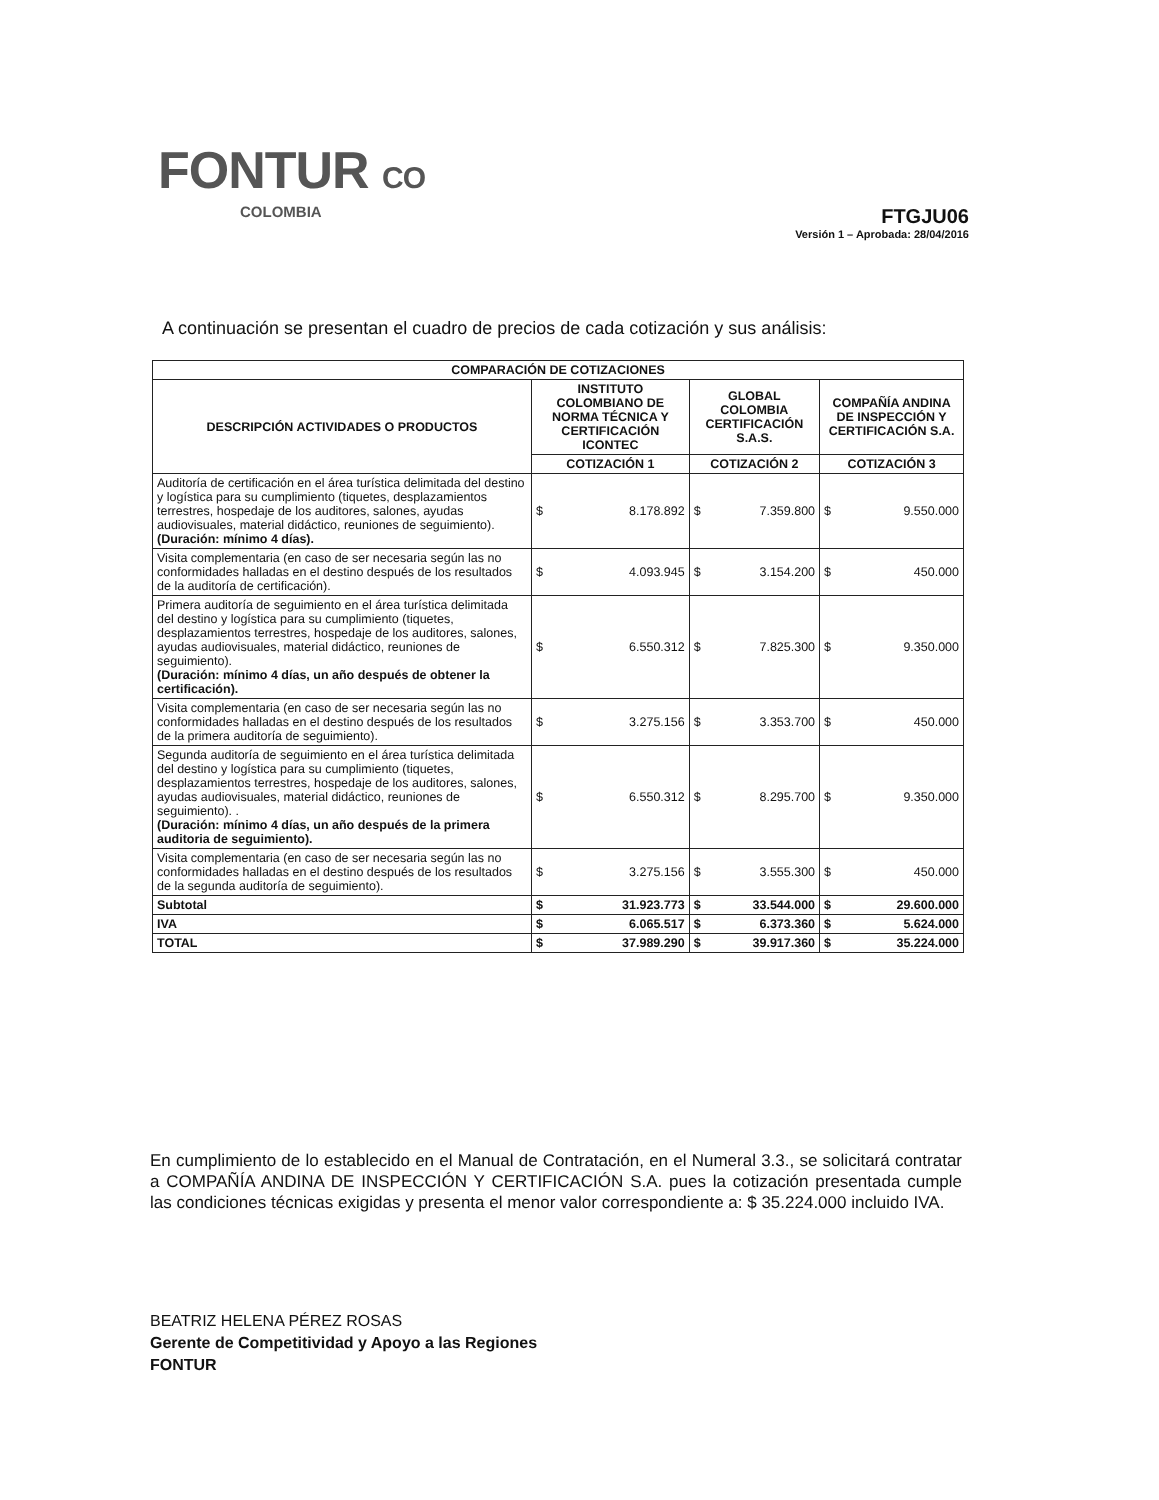FONTUR CO
COLOMBIA
FTGJU06
Versión 1 – Aprobada: 28/04/2016
A continuación se presentan el cuadro de precios de cada cotización y sus análisis:
| COMPARACIÓN DE COTIZACIONES | | | | | | |
| --- | --- | --- | --- | --- | --- | --- |
| DESCRIPCIÓN ACTIVIDADES O PRODUCTOS | INSTITUTO COLOMBIANO DE NORMA TÉCNICA Y CERTIFICACIÓN ICONTEC | | GLOBAL COLOMBIA CERTIFICACIÓN S.A.S. | | COMPAÑÍA ANDINA DE INSPECCIÓN Y CERTIFICACIÓN S.A. | |
| | COTIZACIÓN 1 | | COTIZACIÓN 2 | | COTIZACIÓN 3 | |
| Auditoría de certificación en el área turística delimitada del destino y logística para su cumplimiento (tiquetes, desplazamientos terrestres, hospedaje de los auditores, salones, ayudas audiovisuales, material didáctico, reuniones de seguimiento). (Duración: mínimo 4 días). | $ | 8.178.892 | $ | 7.359.800 | $ | 9.550.000 |
| Visita complementaria (en caso de ser necesaria según las no conformidades halladas en el destino después de los resultados de la auditoría de certificación). | $ | 4.093.945 | $ | 3.154.200 | $ | 450.000 |
| Primera auditoría de seguimiento en el área turística delimitada del destino y logística para su cumplimiento (tiquetes, desplazamientos terrestres, hospedaje de los auditores, salones, ayudas audiovisuales, material didáctico, reuniones de seguimiento). (Duración: mínimo 4 días, un año después de obtener la certificación). | $ | 6.550.312 | $ | 7.825.300 | $ | 9.350.000 |
| Visita complementaria (en caso de ser necesaria según las no conformidades halladas en el destino después de los resultados de la primera auditoría de seguimiento). | $ | 3.275.156 | $ | 3.353.700 | $ | 450.000 |
| Segunda auditoría de seguimiento en el área turística delimitada del destino y logística para su cumplimiento (tiquetes, desplazamientos terrestres, hospedaje de los auditores, salones, ayudas audiovisuales, material didáctico, reuniones de seguimiento). . (Duración: mínimo 4 días, un año después de la primera auditoria de seguimiento). | $ | 6.550.312 | $ | 8.295.700 | $ | 9.350.000 |
| Visita complementaria (en caso de ser necesaria según las no conformidades halladas en el destino después de los resultados de la segunda auditoría de seguimiento). | $ | 3.275.156 | $ | 3.555.300 | $ | 450.000 |
| Subtotal | $ | 31.923.773 | $ | 33.544.000 | $ | 29.600.000 |
| IVA | $ | 6.065.517 | $ | 6.373.360 | $ | 5.624.000 |
| TOTAL | $ | 37.989.290 | $ | 39.917.360 | $ | 35.224.000 |
En cumplimiento de lo establecido en el Manual de Contratación, en el Numeral 3.3., se solicitará contratar a COMPAÑÍA ANDINA DE INSPECCIÓN Y CERTIFICACIÓN S.A. pues la cotización presentada cumple las condiciones técnicas exigidas y presenta el menor valor correspondiente a: $ 35.224.000 incluido IVA.
BEATRIZ HELENA PÉREZ ROSAS
Gerente de Competitividad y Apoyo a las Regiones
FONTUR